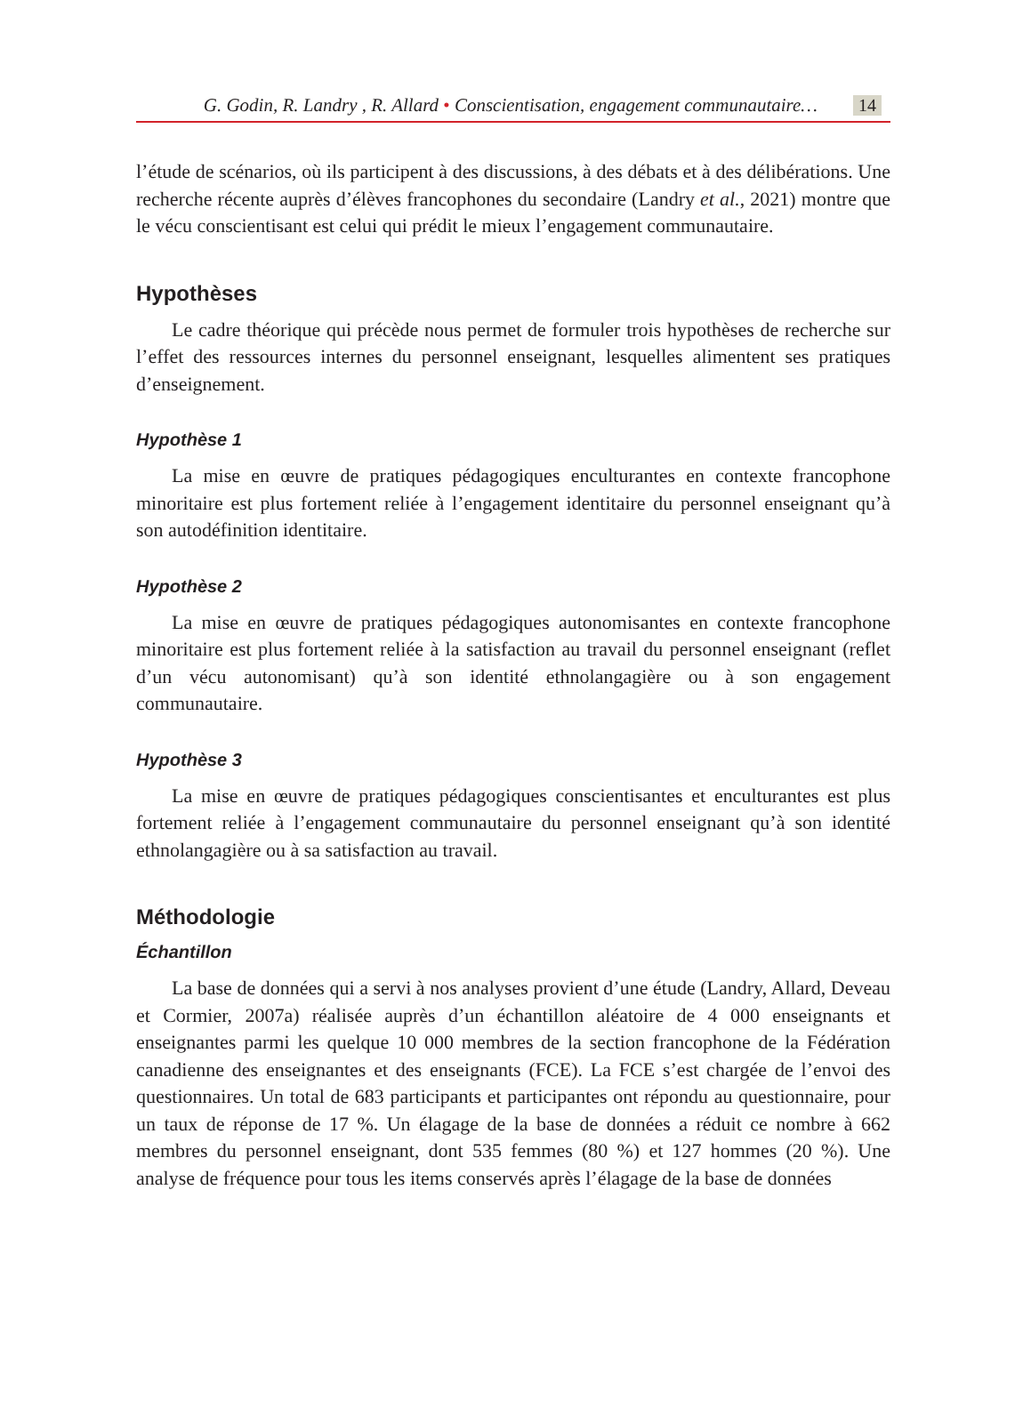G. Godin, R. Landry , R. Allard • Conscientisation, engagement communautaire… 14
l’étude de scénarios, où ils participent à des discussions, à des débats et à des délibérations. Une recherche récente auprès d’élèves francophones du secondaire (Landry et al., 2021) montre que le vécu conscientisant est celui qui prédit le mieux l’engagement communautaire.
Hypothèses
Le cadre théorique qui précède nous permet de formuler trois hypothèses de recherche sur l’effet des ressources internes du personnel enseignant, lesquelles alimentent ses pratiques d’enseignement.
Hypothèse 1
La mise en œuvre de pratiques pédagogiques enculturantes en contexte francophone minoritaire est plus fortement reliée à l’engagement identitaire du personnel enseignant qu’à son autodéfinition identitaire.
Hypothèse 2
La mise en œuvre de pratiques pédagogiques autonomisantes en contexte francophone minoritaire est plus fortement reliée à la satisfaction au travail du personnel enseignant (reflet d’un vécu autonomisant) qu’à son identité ethnolangagière ou à son engagement communautaire.
Hypothèse 3
La mise en œuvre de pratiques pédagogiques conscientisantes et enculturantes est plus fortement reliée à l’engagement communautaire du personnel enseignant qu’à son identité ethnolangagière ou à sa satisfaction au travail.
Méthodologie
Échantillon
La base de données qui a servi à nos analyses provient d’une étude (Landry, Allard, Deveau et Cormier, 2007a) réalisée auprès d’un échantillon aléatoire de 4 000 enseignants et enseignantes parmi les quelque 10 000 membres de la section francophone de la Fédération canadienne des enseignantes et des enseignants (FCE). La FCE s’est chargée de l’envoi des questionnaires. Un total de 683 participants et participantes ont répondu au questionnaire, pour un taux de réponse de 17 %. Un élagage de la base de données a réduit ce nombre à 662 membres du personnel enseignant, dont 535 femmes (80 %) et 127 hommes (20 %). Une analyse de fréquence pour tous les items conservés après l’élagage de la base de données